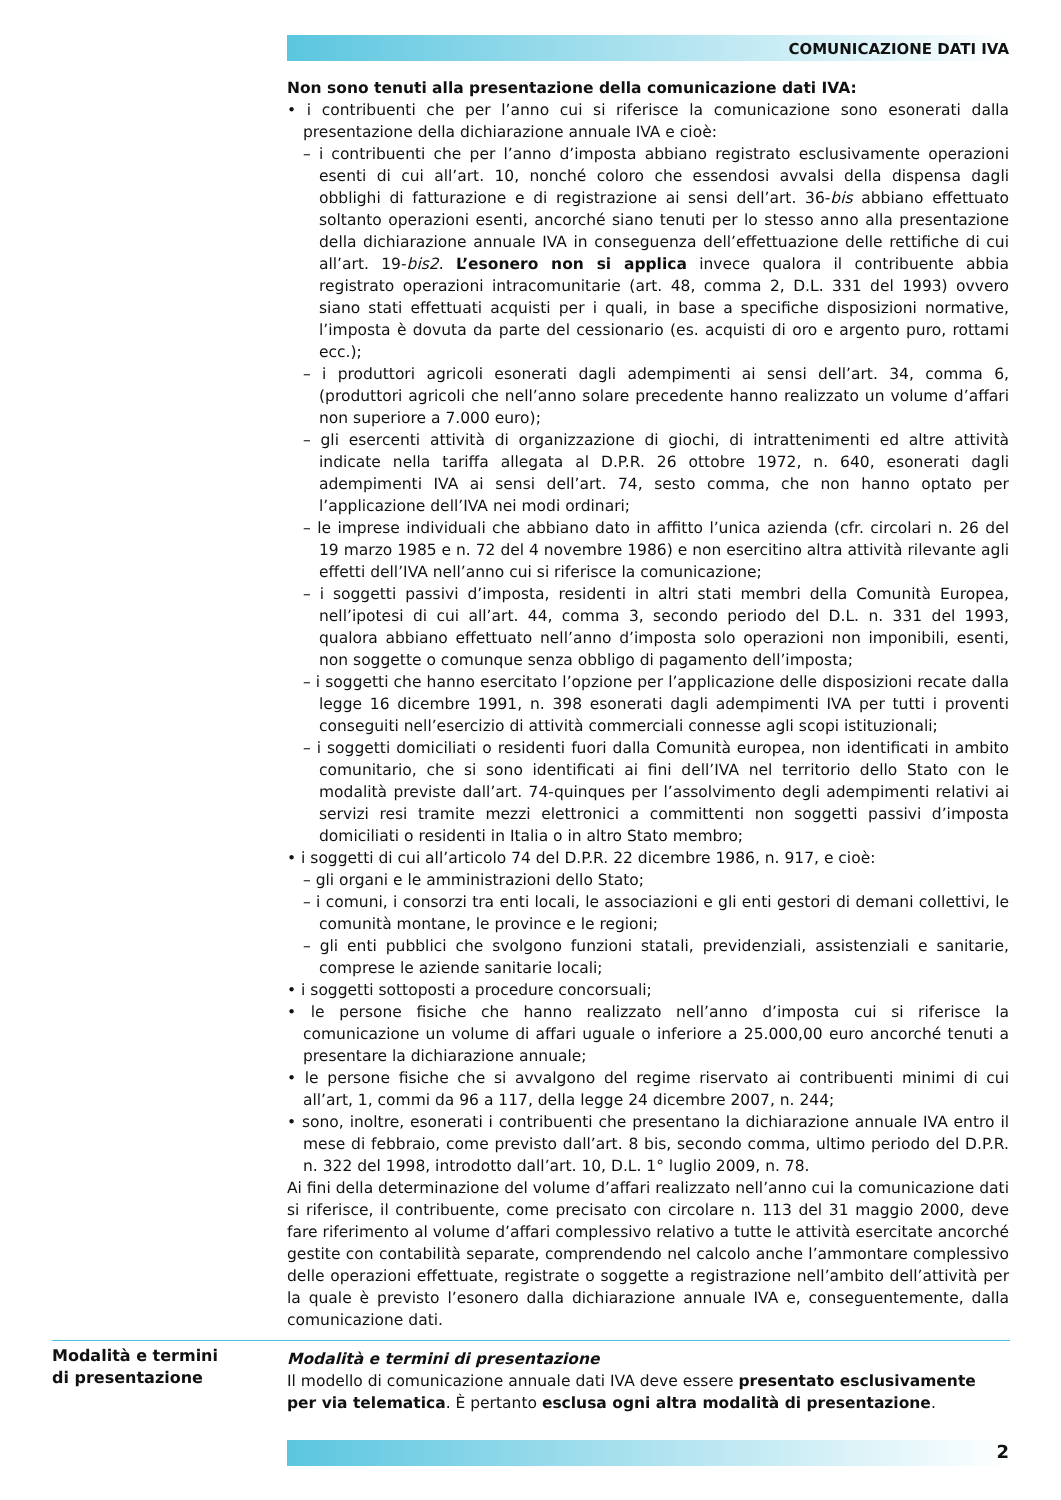COMUNICAZIONE DATI IVA
Non sono tenuti alla presentazione della comunicazione dati IVA:
• i contribuenti che per l’anno cui si riferisce la comunicazione sono esonerati dalla presentazione della dichiarazione annuale IVA e cioè:
– i contribuenti che per l’anno d’imposta abbiano registrato esclusivamente operazioni esenti di cui all’art. 10, nonché coloro che essendosi avvalsi della dispensa dagli obblighi di fatturazione e di registrazione ai sensi dell’art. 36-bis abbiano effettuato soltanto operazioni esenti, ancorché siano tenuti per lo stesso anno alla presentazione della dichiarazione annuale IVA in conseguenza dell’effettuazione delle rettifiche di cui all’art. 19-bis2. L’esonero non si applica invece qualora il contribuente abbia registrato operazioni intracomunitarie (art. 48, comma 2, D.L. 331 del 1993) ovvero siano stati effettuati acquisti per i quali, in base a specifiche disposizioni normative, l’imposta è dovuta da parte del cessionario (es. acquisti di oro e argento puro, rottami ecc.);
– i produttori agricoli esonerati dagli adempimenti ai sensi dell’art. 34, comma 6, (produttori agricoli che nell’anno solare precedente hanno realizzato un volume d’affari non superiore a 7.000 euro);
– gli esercenti attività di organizzazione di giochi, di intrattenimenti ed altre attività indicate nella tariffa allegata al D.P.R. 26 ottobre 1972, n. 640, esonerati dagli adempimenti IVA ai sensi dell’art. 74, sesto comma, che non hanno optato per l’applicazione dell’IVA nei modi ordinari;
– le imprese individuali che abbiano dato in affitto l’unica azienda (cfr. circolari n. 26 del 19 marzo 1985 e n. 72 del 4 novembre 1986) e non esercitino altra attività rilevante agli effetti dell’IVA nell’anno cui si riferisce la comunicazione;
– i soggetti passivi d’imposta, residenti in altri stati membri della Comunità Europea, nell’ipotesi di cui all’art. 44, comma 3, secondo periodo del D.L. n. 331 del 1993, qualora abbiano effettuato nell’anno d’imposta solo operazioni non imponibili, esenti, non soggette o comunque senza obbligo di pagamento dell’imposta;
– i soggetti che hanno esercitato l’opzione per l’applicazione delle disposizioni recate dalla legge 16 dicembre 1991, n. 398 esonerati dagli adempimenti IVA per tutti i proventi conseguiti nell’esercizio di attività commerciali connesse agli scopi istituzionali;
– i soggetti domiciliati o residenti fuori dalla Comunità europea, non identificati in ambito comunitario, che si sono identificati ai fini dell’IVA nel territorio dello Stato con le modalità previste dall’art. 74-quinques per l’assolvimento degli adempimenti relativi ai servizi resi tramite mezzi elettronici a committenti non soggetti passivi d’imposta domiciliati o residenti in Italia o in altro Stato membro;
• i soggetti di cui all’articolo 74 del D.P.R. 22 dicembre 1986, n. 917, e cioè:
– gli organi e le amministrazioni dello Stato;
– i comuni, i consorzi tra enti locali, le associazioni e gli enti gestori di demani collettivi, le comunità montane, le province e le regioni;
– gli enti pubblici che svolgono funzioni statali, previdenziali, assistenziali e sanitarie, comprese le aziende sanitarie locali;
• i soggetti sottoposti a procedure concorsuali;
• le persone fisiche che hanno realizzato nell’anno d’imposta cui si riferisce la comunicazione un volume di affari uguale o inferiore a 25.000,00 euro ancorché tenuti a presentare la dichiarazione annuale;
• le persone fisiche che si avvalgono del regime riservato ai contribuenti minimi di cui all’art, 1, commi da 96 a 117, della legge 24 dicembre 2007, n. 244;
• sono, inoltre, esonerati i contribuenti che presentano la dichiarazione annuale IVA entro il mese di febbraio, come previsto dall’art. 8 bis, secondo comma, ultimo periodo del D.P.R. n. 322 del 1998, introdotto dall’art. 10, D.L. 1° luglio 2009, n. 78.
Ai fini della determinazione del volume d’affari realizzato nell’anno cui la comunicazione dati si riferisce, il contribuente, come precisato con circolare n. 113 del 31 maggio 2000, deve fare riferimento al volume d’affari complessivo relativo a tutte le attività esercitate ancorché gestite con contabilità separate, comprendendo nel calcolo anche l’ammontare complessivo delle operazioni effettuate, registrate o soggette a registrazione nell’ambito dell’attività per la quale è previsto l’esonero dalla dichiarazione annuale IVA e, conseguentemente, dalla comunicazione dati.
Modalità e termini
di presentazione
Modalità e termini di presentazione
Il modello di comunicazione annuale dati IVA deve essere presentato esclusivamente per via telematica. È pertanto esclusa ogni altra modalità di presentazione.
2